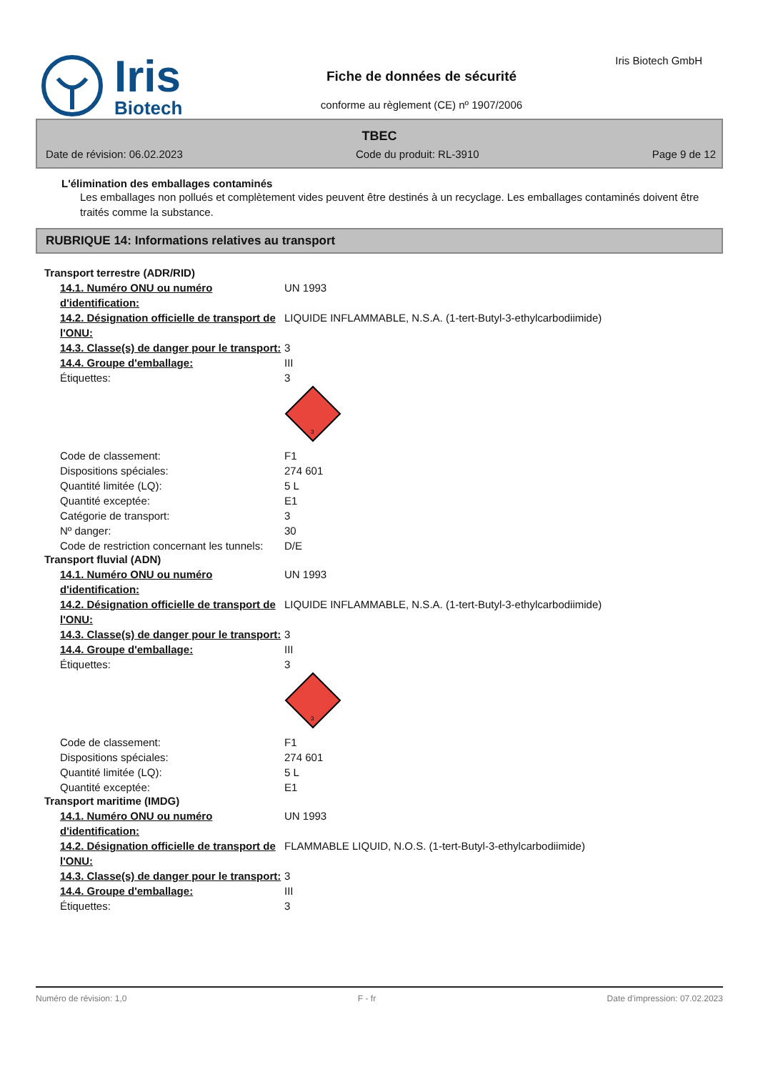Iris
Biotech
Fiche de données de sécurité
conforme au règlement (CE) nº 1907/2006
Iris Biotech GmbH
TBEC
Date de révision: 06.02.2023 Code du produit: RL-3910 Page 9 de 12
L'élimination des emballages contaminés
Les emballages non pollués et complètement vides peuvent être destinés à un recyclage. Les emballages contaminés doivent être traités comme la substance.
RUBRIQUE 14: Informations relatives au transport
Transport terrestre (ADR/RID)
| 14.1. Numéro ONU ou numéro d'identification: | UN 1993 |
| 14.2. Désignation officielle de transport de l'ONU: | LIQUIDE INFLAMMABLE, N.S.A. (1-tert-Butyl-3-ethylcarbodiimide) |
| 14.3. Classe(s) de danger pour le transport: | 3 |
| 14.4. Groupe d'emballage: | III |
| Étiquettes: | 3 3 |
| Code de classement: | F1 |
| Dispositions spéciales: | 274 601 |
| Quantité limitée (LQ): | 5 L |
| Quantité exceptée: | E1 |
| Catégorie de transport: | 3 |
| Nº danger: | 30 |
| Code de restriction concernant les tunnels: | D/E |
Transport fluvial (ADN)
| 14.1. Numéro ONU ou numéro d'identification: | UN 1993 |
| 14.2. Désignation officielle de transport de l'ONU: | LIQUIDE INFLAMMABLE, N.S.A. (1-tert-Butyl-3-ethylcarbodiimide) |
| 14.3. Classe(s) de danger pour le transport: | 3 |
| 14.4. Groupe d'emballage: | III |
| Étiquettes: | 3 3 |
| Code de classement: | F1 |
| Dispositions spéciales: | 274 601 |
| Quantité limitée (LQ): | 5 L |
| Quantité exceptée: | E1 |
Transport maritime (IMDG)
| 14.1. Numéro ONU ou numéro d'identification: | UN 1993 |
| 14.2. Désignation officielle de transport de l'ONU: | FLAMMABLE LIQUID, N.O.S. (1-tert-Butyl-3-ethylcarbodiimide) |
| 14.3. Classe(s) de danger pour le transport: | 3 |
| 14.4. Groupe d'emballage: | III |
| Étiquettes: | 3 |
Numéro de révision: 1,0 F - fr Date d'impression: 07.02.2023